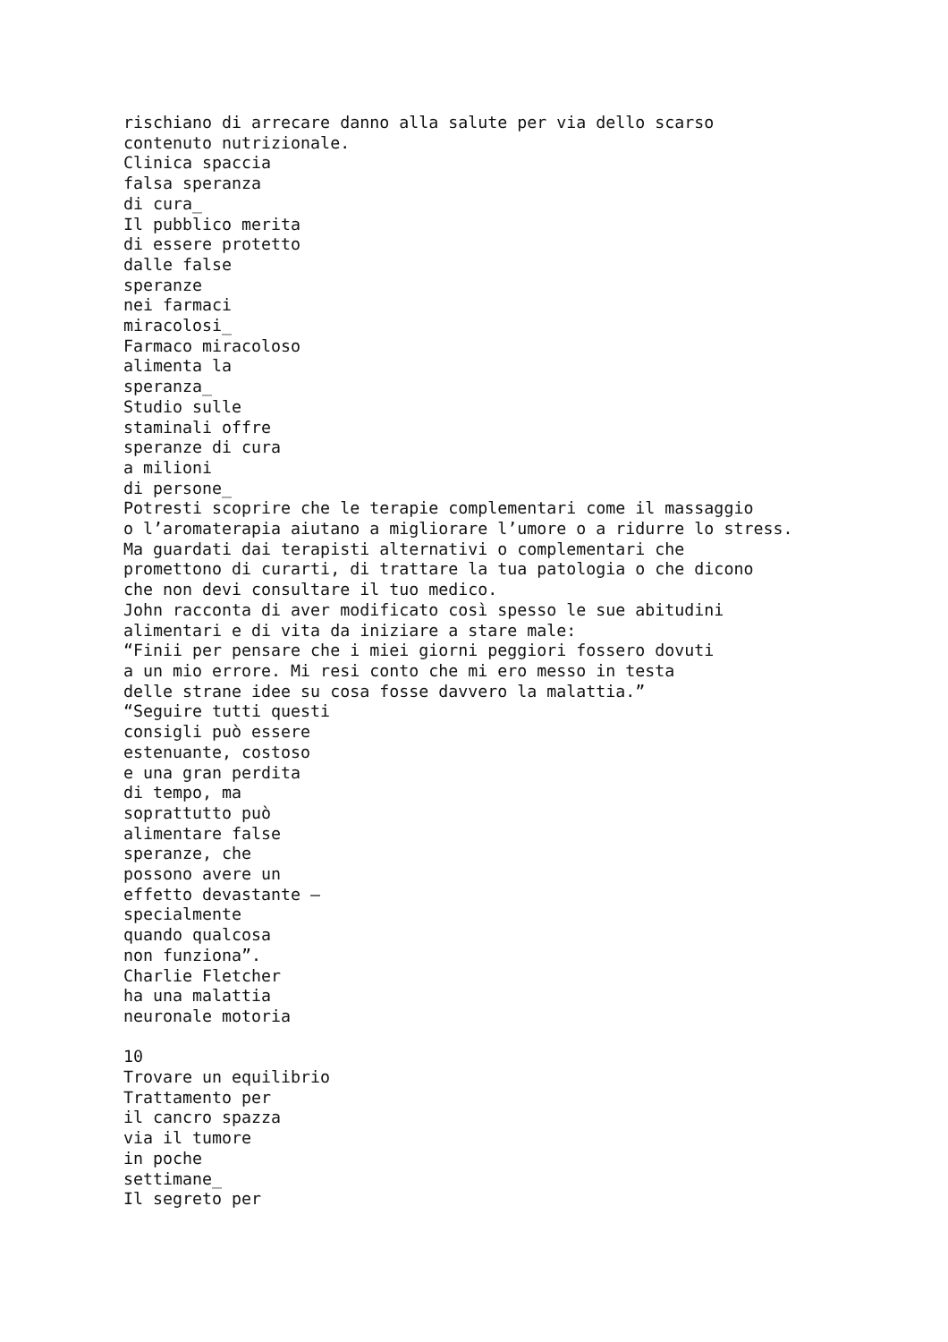rischiano di arrecare danno alla salute per via dello scarso
contenuto nutrizionale.
Clinica spaccia
falsa speranza
di cura_
Il pubblico merita
di essere protetto
dalle false
speranze
nei farmaci
miracolosi_
Farmaco miracoloso
alimenta la
speranza_
Studio sulle
staminali offre
speranze di cura
a milioni
di persone_
Potresti scoprire che le terapie complementari come il massaggio
o l’aromaterapia aiutano a migliorare l’umore o a ridurre lo stress.
Ma guardati dai terapisti alternativi o complementari che
promettono di curarti, di trattare la tua patologia o che dicono
che non devi consultare il tuo medico.
John racconta di aver modificato così spesso le sue abitudini
alimentari e di vita da iniziare a stare male:
“Finii per pensare che i miei giorni peggiori fossero dovuti
a un mio errore. Mi resi conto che mi ero messo in testa
delle strane idee su cosa fosse davvero la malattia.”
“Seguire tutti questi
consigli può essere
estenuante, costoso
e una gran perdita
di tempo, ma
soprattutto può
alimentare false
speranze, che
possono avere un
effetto devastante –
specialmente
quando qualcosa
non funziona”.
Charlie Fletcher
ha una malattia
neuronale motoria

10
Trovare un equilibrio
Trattamento per
il cancro spazza
via il tumore
in poche
settimane_
Il segreto per